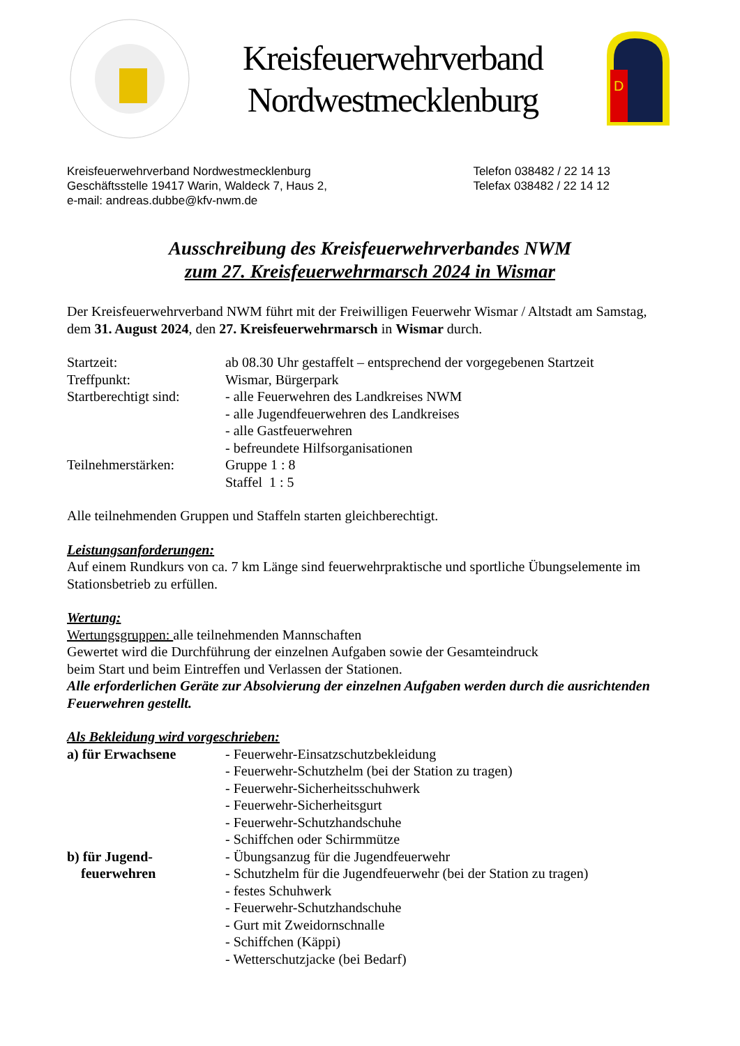Kreisfeuerwehrverband
Nordwestmecklenburg
D
Kreisfeuerwehrverband Nordwestmecklenburg
Geschäftsstelle 19417 Warin, Waldeck 7, Haus 2,
e-mail: andreas.dubbe@kfv-nwm.de
Telefon 038482 / 22 14 13
Telefax 038482 / 22 14 12
Ausschreibung des Kreisfeuerwehrverbandes NWM
zum 27. Kreisfeuerwehrmarsch 2024 in Wismar
Der Kreisfeuerwehrverband NWM führt mit der Freiwilligen Feuerwehr Wismar / Altstadt am Samstag, dem 31. August 2024, den 27. Kreisfeuerwehrmarsch in Wismar durch.
Startzeit: ab 08.30 Uhr gestaffelt – entsprechend der vorgegebenen Startzeit
Treffpunkt: Wismar, Bürgerpark
Startberechtigt sind:
- alle Feuerwehren des Landkreises NWM
- alle Jugendfeuerwehren des Landkreises
- alle Gastfeuerwehren
- befreundete Hilfsorganisationen
Teilnehmerstärken: Gruppe 1 : 8
Staffel 1 : 5
Alle teilnehmenden Gruppen und Staffeln starten gleichberechtigt.
Leistungsanforderungen:
Auf einem Rundkurs von ca. 7 km Länge sind feuerwehrpraktische und sportliche Übungselemente im Stationsbetrieb zu erfüllen.
Wertung:
Wertungsgruppen: alle teilnehmenden Mannschaften
Gewertet wird die Durchführung der einzelnen Aufgaben sowie der Gesamteindruck
beim Start und beim Eintreffen und Verlassen der Stationen.
Alle erforderlichen Geräte zur Absolvierung der einzelnen Aufgaben werden durch die ausrichtenden Feuerwehren gestellt.
Als Bekleidung wird vorgeschrieben:
a) für Erwachsene - Feuerwehr-Einsatzschutzbekleidung
- Feuerwehr-Schutzhelm (bei der Station zu tragen)
- Feuerwehr-Sicherheitsschuhwerk
- Feuerwehr-Sicherheitsgurt
- Feuerwehr-Schutzhandschuhe
- Schiffchen oder Schirmmütze
b) für Jugend-
feuerwehren
- Übungsanzug für die Jugendfeuerwehr
- Schutzhelm für die Jugendfeuerwehr (bei der Station zu tragen)
- festes Schuhwerk
- Feuerwehr-Schutzhandschuhe
- Gurt mit Zweidornschnalle
- Schiffchen (Käppi)
- Wetterschutzjacke (bei Bedarf)